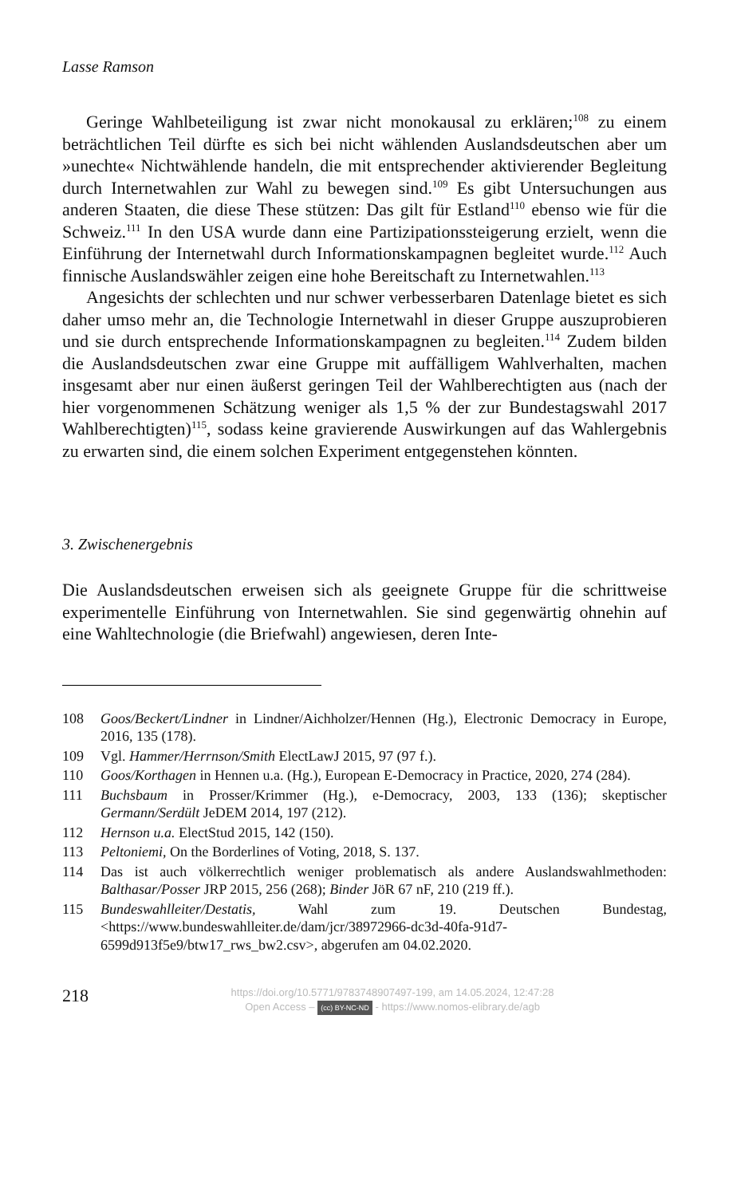Lasse Ramson
Geringe Wahlbeteiligung ist zwar nicht monokausal zu erklären;<sup>108</sup> zu einem beträchtlichen Teil dürfte es sich bei nicht wählenden Auslandsdeutschen aber um »unechte« Nichtwählende handeln, die mit entsprechender aktivierender Begleitung durch Internetwahlen zur Wahl zu bewegen sind.<sup>109</sup> Es gibt Untersuchungen aus anderen Staaten, die diese These stützen: Das gilt für Estland<sup>110</sup> ebenso wie für die Schweiz.<sup>111</sup> In den USA wurde dann eine Partizipationssteigerung erzielt, wenn die Einführung der Internetwahl durch Informationskampagnen begleitet wurde.<sup>112</sup> Auch finnische Auslandswähler zeigen eine hohe Bereitschaft zu Internetwahlen.<sup>113</sup>
Angesichts der schlechten und nur schwer verbesserbaren Datenlage bietet es sich daher umso mehr an, die Technologie Internetwahl in dieser Gruppe auszuprobieren und sie durch entsprechende Informationskampagnen zu begleiten.<sup>114</sup> Zudem bilden die Auslandsdeutschen zwar eine Gruppe mit auffälligem Wahlverhalten, machen insgesamt aber nur einen äußerst geringen Teil der Wahlberechtigten aus (nach der hier vorgenommenen Schätzung weniger als 1,5 % der zur Bundestagswahl 2017 Wahlberechtigten)<sup>115</sup>, sodass keine gravierende Auswirkungen auf das Wahlergebnis zu erwarten sind, die einem solchen Experiment entgegenstehen könnten.
3. Zwischenergebnis
Die Auslandsdeutschen erweisen sich als geeignete Gruppe für die schrittweise experimentelle Einführung von Internetwahlen. Sie sind gegenwärtig ohnehin auf eine Wahltechnologie (die Briefwahl) angewiesen, deren Inte-
108 Goos/Beckert/Lindner in Lindner/Aichholzer/Hennen (Hg.), Electronic Democracy in Europe, 2016, 135 (178).
109 Vgl. Hammer/Herrnson/Smith ElectLawJ 2015, 97 (97 f.).
110 Goos/Korthagen in Hennen u.a. (Hg.), European E-Democracy in Practice, 2020, 274 (284).
111 Buchsbaum in Prosser/Krimmer (Hg.), e-Democracy, 2003, 133 (136); skeptischer Germann/Serdült JeDEM 2014, 197 (212).
112 Hernson u.a. ElectStud 2015, 142 (150).
113 Peltoniemi, On the Borderlines of Voting, 2018, S. 137.
114 Das ist auch völkerrechtlich weniger problematisch als andere Auslandswahlmethoden: Balthasar/Posser JRP 2015, 256 (268); Binder JöR 67 nF, 210 (219 ff.).
115 Bundeswahlleiter/Destatis, Wahl zum 19. Deutschen Bundestag, <https://www.bundeswahlleiter.de/dam/jcr/38972966-dc3d-40fa-91d7-6599d913f5e9/btw17_rws_bw2.csv>, abgerufen am 04.02.2020.
218
https://doi.org/10.5771/9783748907497-199, am 14.05.2024, 12:47:28
Open Access – (cc) BY-NC-ND - https://www.nomos-elibrary.de/agb